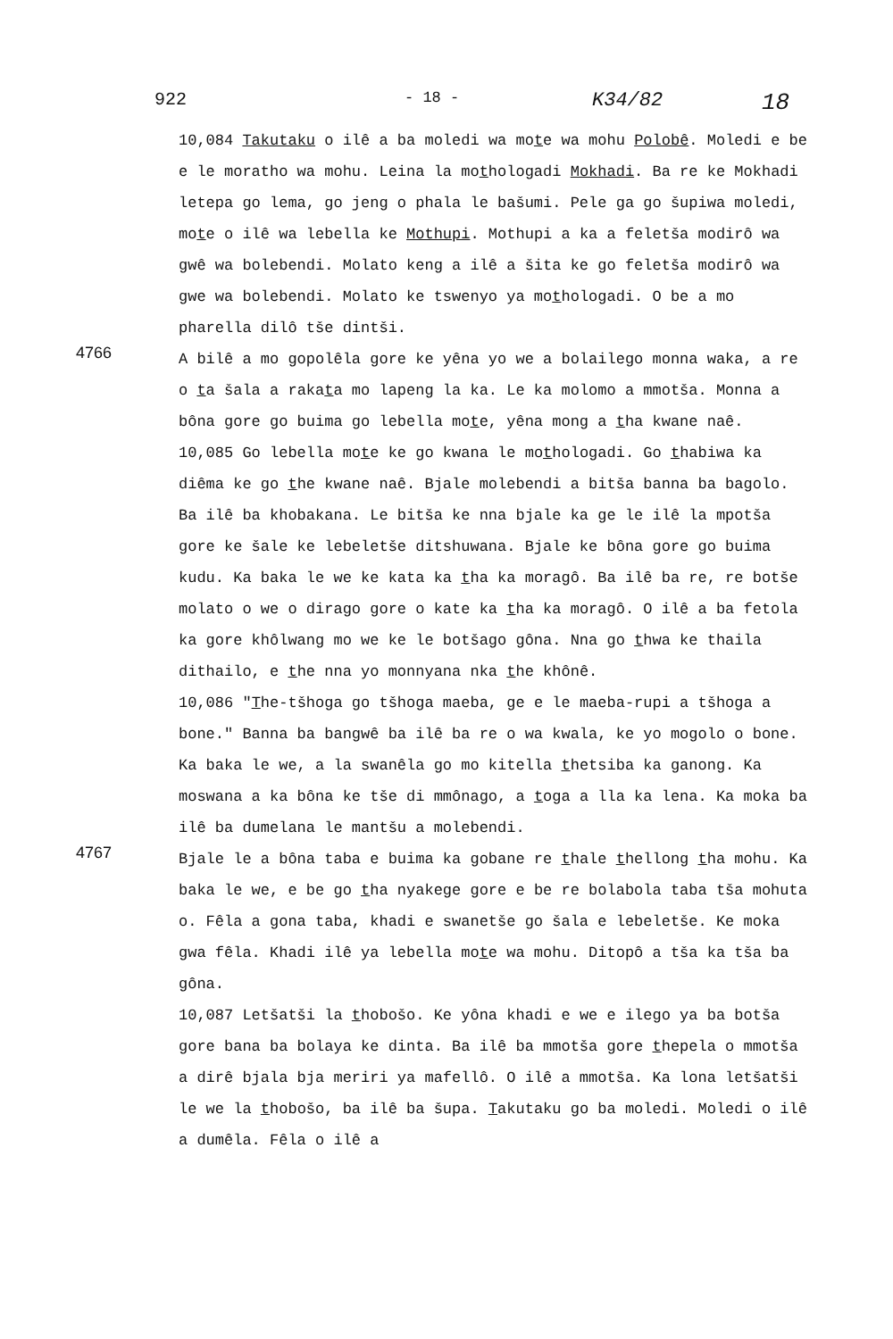922 - 18 - K34/82 18
10,084 Takutaku o ilê a ba moledi wa mote wa mohu Polobê. Moledi e be e le moratho wa mohu. Leina la mothologadi Mokhadi. Ba re ke Mokhadi letepa go lema, go jeng o phala le bašumi. Pele ga go šupiwa moledi, mote o ilê wa lebella ke Mothupi. Mothupi a ka a feletša modirô wa gwê wa bolebendi. Molato keng a ilê a šita ke go feletša modirô wa gwe wa bolebendi. Molato ke tswenyo ya mothologadi. O be a mo pharella dilô tše dintši.
4766
A bilê a mo gopolêla gore ke yêna yo we a bolailego monna waka, a re o ta šala a rakata mo lapeng la ka. Le ka molomo a mmotša. Monna a bôna gore go buima go lebella mote, yêna mong a tha kwane naê.
10,085 Go lebella mote ke go kwana le mothologadi. Go thabiwa ka diêma ke go the kwane naê. Bjale molebendi a bitša banna ba bagolo. Ba ilê ba khobakana. Le bitša ke nna bjale ka ge le ilê la mpotša gore ke šale ke lebeletše ditshuwana. Bjale ke bôna gore go buima kudu. Ka baka le we ke kata ka tha ka moragô. Ba ilê ba re, re botše molato o we o dirago gore o kate ka tha ka moragô. O ilê a ba fetola ka gore khôlwang mo we ke le botšago gôna. Nna go thwa ke thaila dithailo, e the nna yo monnyana nka the khônê.
10,086 "The-tšhoga go tšhoga maeba, ge e le maeba-rupi a tšhoga a bone." Banna ba bangwê ba ilê ba re o wa kwala, ke yo mogolo o bone. Ka baka le we, a la swanêla go mo kitella thetsiba ka ganong. Ka moswana a ka bôna ke tše di mmônago, a toga a lla ka lena. Ka moka ba ilê ba dumelana le mantšu a molebendi.
4767
Bjale le a bôna taba e buima ka gobane re thale thellong tha mohu. Ka baka le we, e be go tha nyakege gore e be re bolabola taba tša mohuta o. Fêla a gona taba, khadi e swanetše go šala e lebeletše. Ke moka gwa fêla. Khadi ilê ya lebella mote wa mohu. Ditopô a tša ka tša ba gôna.
10,087 Letšatši la thobošo. Ke yôna khadi e we e ilego ya ba botša gore bana ba bolaya ke dinta. Ba ilê ba mmotša gore thepela o mmotša a dirê bjala bja meriri ya mafellô. O ilê a mmotša. Ka lona letšatši le we la thobošo, ba ilê ba šupa. Takutaku go ba moledi. Moledi o ilê a dumêla. Fêla o ilê a